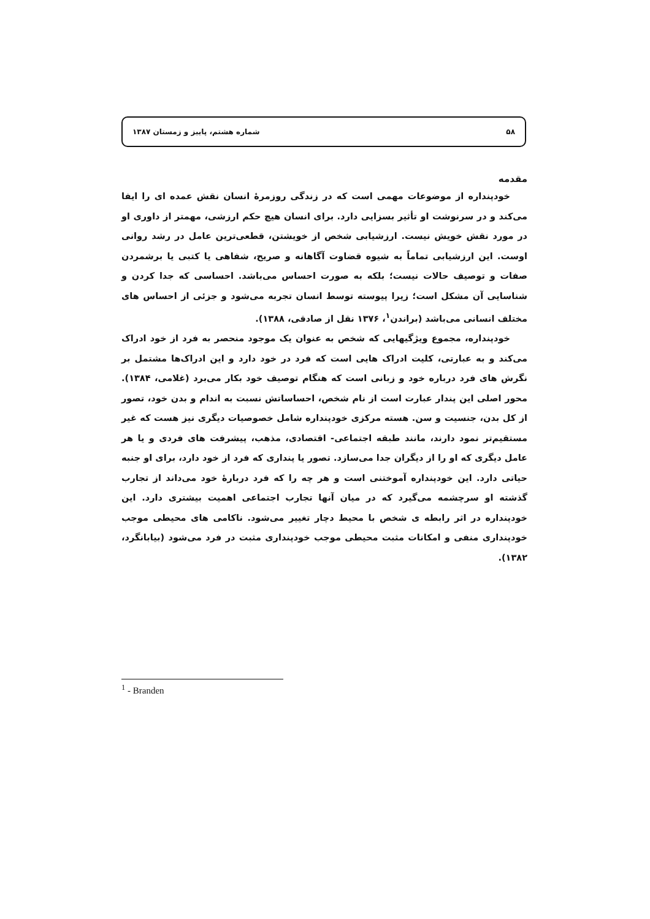۵۸ شماره هشتم، پاییز و زمستان ۱۳۸۷
مقدمه
خودپنداره از موضوعات مهمی است که در زندگی روزمرهٔ انسان نقش عمده ای را ایفا می‌کند و در سرنوشت او تأثیر بسزایی دارد. برای انسان هیچ حکم ارزشی، مهمتر از داوری او در مورد نقش خویش نیست. ارزشیابی شخص از خویشتن، قطعی‌ترین عامل در رشد روانی اوست. این ارزشیابی تماماً به شیوه قضاوت آگاهانه و صریح، شفاهی یا کتبی یا برشمردن صفات و توصیف حالات نیست؛ بلکه به صورت احساس می‌باشد. احساسی که جدا کردن و شناسایی آن مشکل است؛ زیرا پیوسته توسط انسان تجربه می‌شود و جزئی از احساس های مختلف انسانی می‌باشد (براندن<sup>۱</sup>، ۱۳۷۶ نقل از صادقی، ۱۳۸۸).
خودپنداره، مجموع ویژگیهایی که شخص به عنوان یک موجود منحصر به فرد از خود ادراک می‌کند و به عبارتی، کلیت ادراک هایی است که فرد در خود دارد و این ادراک‌ها مشتمل بر نگرش های فرد درباره خود و زبانی است که هنگام توصیف خود بکار می‌برد (غلامی، ۱۳۸۴). محور اصلی این پندار عبارت است از نام شخص، احساساتش نسبت به اندام و بدن خود، تصور از کل بدن، جنسیت و سن. هسته مرکزی خودپنداره شامل خصوصیات دیگری نیز هست که غیر مستقیم‌تر نمود دارند، مانند طبقه اجتماعی- اقتصادی، مذهب، پیشرفت های فردی و یا هر عامل دیگری که او را از دیگران جدا می‌سازد. تصور یا پنداری که فرد از خود دارد، برای او جنبه حیاتی دارد. این خودپنداره آموختنی است و هر چه را که فرد دربارهٔ خود می‌داند از تجارب گذشته او سرچشمه می‌گیرد که در میان آنها تجارب اجتماعی اهمیت بیشتری دارد. این خودپنداره در اثر رابطه ی شخص با محیط دچار تغییر می‌شود. ناکامی های محیطی موجب خودپنداری منفی و امکانات مثبت محیطی موجب خودپنداری مثبت در فرد می‌شود (بیابانگرد، ۱۳۸۲).
<sup>1</sup> - Branden